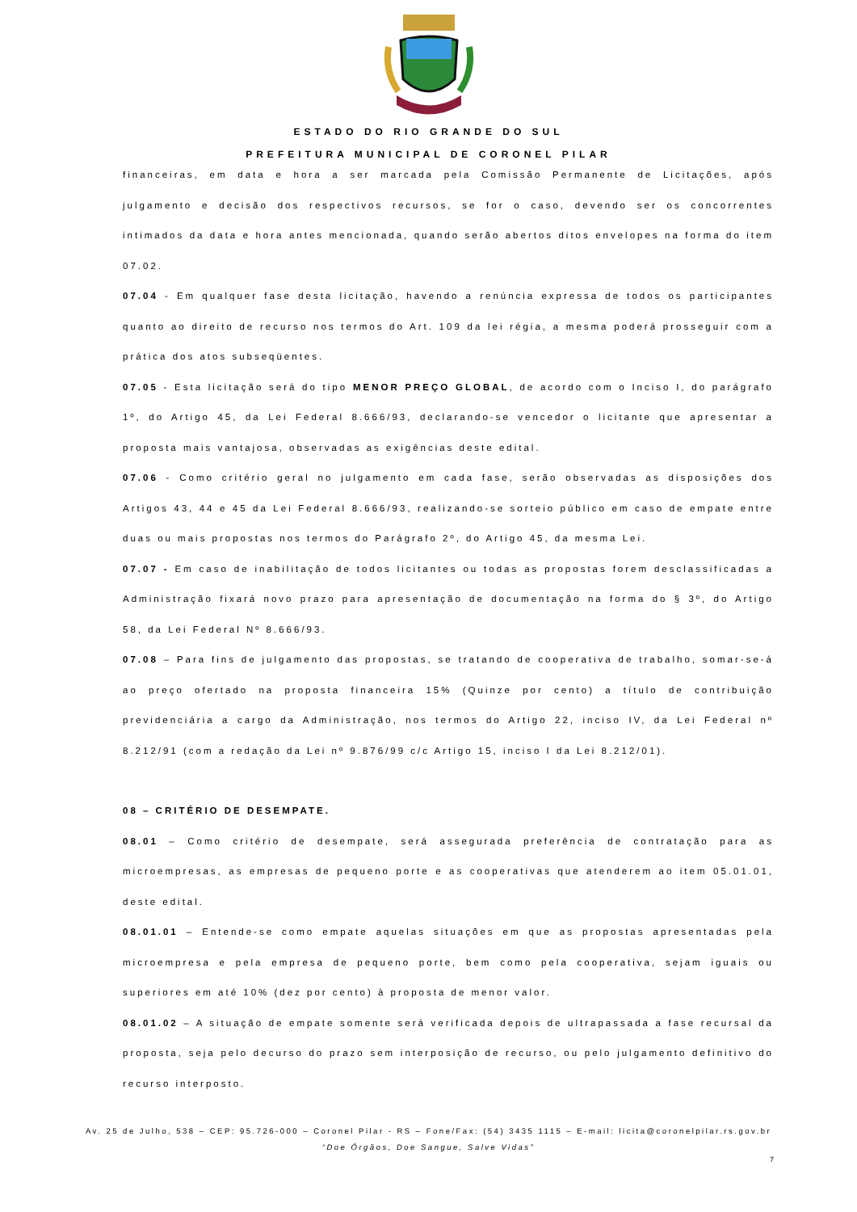ESTADO DO RIO GRANDE DO SUL
PREFEITURA MUNICIPAL DE CORONEL PILAR
financeiras, em data e hora a ser marcada pela Comissão Permanente de Licitações, após julgamento e decisão dos respectivos recursos, se for o caso, devendo ser os concorrentes intimados da data e hora antes mencionada, quando serão abertos ditos envelopes na forma do item 07.02.
07.04 - Em qualquer fase desta licitação, havendo a renúncia expressa de todos os participantes quanto ao direito de recurso nos termos do Art. 109 da lei régia, a mesma poderá prosseguir com a prática dos atos subseqüentes.
07.05 - Esta licitação será do tipo MENOR PREÇO GLOBAL, de acordo com o Inciso I, do parágrafo 1º, do Artigo 45, da Lei Federal 8.666/93, declarando-se vencedor o licitante que apresentar a proposta mais vantajosa, observadas as exigências deste edital.
07.06 - Como critério geral no julgamento em cada fase, serão observadas as disposições dos Artigos 43, 44 e 45 da Lei Federal 8.666/93, realizando-se sorteio público em caso de empate entre duas ou mais propostas nos termos do Parágrafo 2º, do Artigo 45, da mesma Lei.
07.07 - Em caso de inabilitação de todos licitantes ou todas as propostas forem desclassificadas a Administração fixará novo prazo para apresentação de documentação na forma do § 3º, do Artigo 58, da Lei Federal Nº 8.666/93.
07.08 – Para fins de julgamento das propostas, se tratando de cooperativa de trabalho, somar-se-á ao preço ofertado na proposta financeira 15% (Quinze por cento) a título de contribuição previdenciária a cargo da Administração, nos termos do Artigo 22, inciso IV, da Lei Federal nº 8.212/91 (com a redação da Lei nº 9.876/99 c/c Artigo 15, inciso I da Lei 8.212/01).
08 – CRITÉRIO DE DESEMPATE.
08.01 – Como critério de desempate, será assegurada preferência de contratação para as microempresas, as empresas de pequeno porte e as cooperativas que atenderem ao item 05.01.01, deste edital.
08.01.01 – Entende-se como empate aquelas situações em que as propostas apresentadas pela microempresa e pela empresa de pequeno porte, bem como pela cooperativa, sejam iguais ou superiores em até 10% (dez por cento) à proposta de menor valor.
08.01.02 – A situação de empate somente será verificada depois de ultrapassada a fase recursal da proposta, seja pelo decurso do prazo sem interposição de recurso, ou pelo julgamento definitivo do recurso interposto.
Av. 25 de Julho, 538 – CEP: 95.726-000 – Coronel Pilar - RS – Fone/Fax: (54) 3435 1115 – E-mail: licita@coronelpilar.rs.gov.br
“Doe Órgãos, Doe Sangue, Salve Vidas”
7